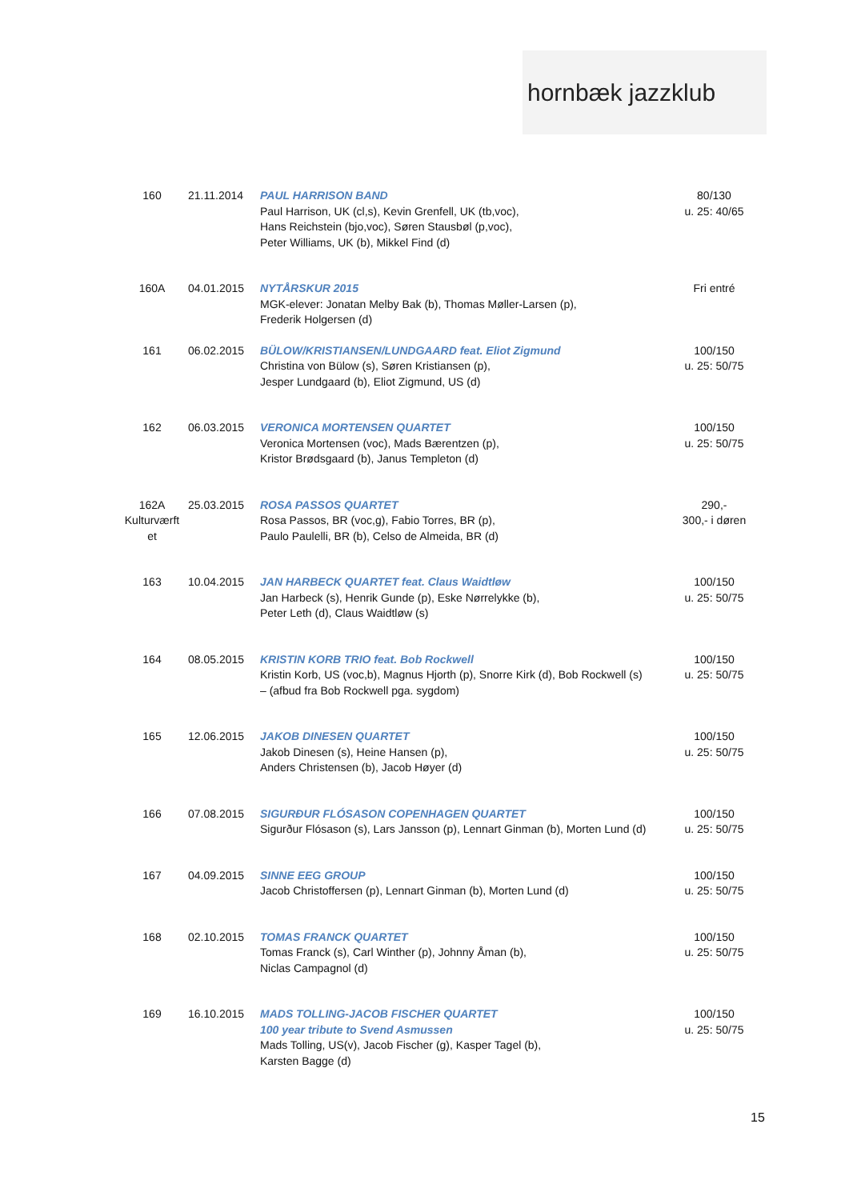hornbæk jazzklub
| 160 | 21.11.2014 | PAUL HARRISON BAND Paul Harrison, UK (cl,s), Kevin Grenfell, UK (tb,voc), Hans Reichstein (bjo,voc), Søren Stausbøl (p,voc), Peter Williams, UK (b), Mikkel Find (d) | 80/130 u. 25: 40/65 |
| 160A | 04.01.2015 | NYTÅRSKUR 2015 MGK-elever: Jonatan Melby Bak (b), Thomas Møller-Larsen (p), Frederik Holgersen (d) | Fri entré |
| 161 | 06.02.2015 | BÜLOW/KRISTIANSEN/LUNDGAARD feat. Eliot Zigmund Christina von Bülow (s), Søren Kristiansen (p), Jesper Lundgaard (b), Eliot Zigmund, US (d) | 100/150 u. 25: 50/75 |
| 162 | 06.03.2015 | VERONICA MORTENSEN QUARTET Veronica Mortensen (voc), Mads Bærentzen (p), Kristor Brødsgaard (b), Janus Templeton (d) | 100/150 u. 25: 50/75 |
| 162A Kulturværft et | 25.03.2015 | ROSA PASSOS QUARTET Rosa Passos, BR (voc,g), Fabio Torres, BR (p), Paulo Paulelli, BR (b), Celso de Almeida, BR (d) | 290,- 300,- i døren |
| 163 | 10.04.2015 | JAN HARBECK QUARTET feat. Claus Waidtløw Jan Harbeck (s), Henrik Gunde (p), Eske Nørrelykke (b), Peter Leth (d), Claus Waidtløw (s) | 100/150 u. 25: 50/75 |
| 164 | 08.05.2015 | KRISTIN KORB TRIO feat. Bob Rockwell Kristin Korb, US (voc,b), Magnus Hjorth (p), Snorre Kirk (d), Bob Rockwell (s) – (afbud fra Bob Rockwell pga. sygdom) | 100/150 u. 25: 50/75 |
| 165 | 12.06.2015 | JAKOB DINESEN QUARTET Jakob Dinesen (s), Heine Hansen (p), Anders Christensen (b), Jacob Høyer (d) | 100/150 u. 25: 50/75 |
| 166 | 07.08.2015 | SIGURÐUR FLÓSASON COPENHAGEN QUARTET Sigurður Flósason (s), Lars Jansson (p), Lennart Ginman (b), Morten Lund (d) | 100/150 u. 25: 50/75 |
| 167 | 04.09.2015 | SINNE EEG GROUP Jacob Christoffersen (p), Lennart Ginman (b), Morten Lund (d) | 100/150 u. 25: 50/75 |
| 168 | 02.10.2015 | TOMAS FRANCK QUARTET Tomas Franck (s), Carl Winther (p), Johnny Åman (b), Niclas Campagnol (d) | 100/150 u. 25: 50/75 |
| 169 | 16.10.2015 | MADS TOLLING-JACOB FISCHER QUARTET 100 year tribute to Svend Asmussen Mads Tolling, US(v), Jacob Fischer (g), Kasper Tagel (b), Karsten Bagge (d) | 100/150 u. 25: 50/75 |
15